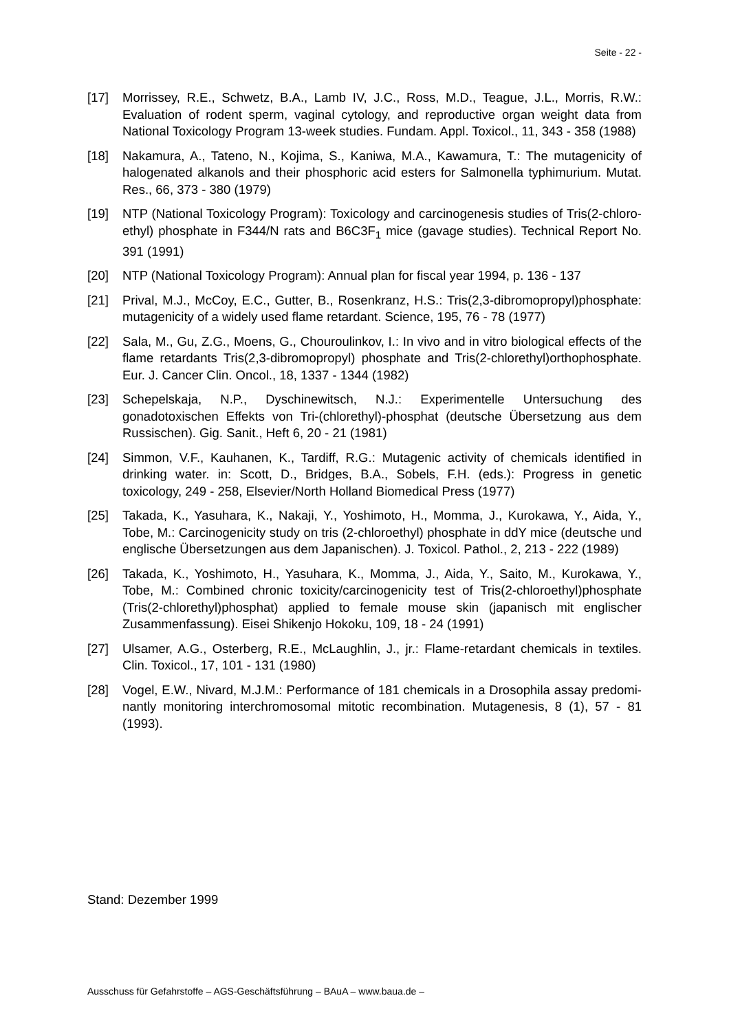Seite - 22 -
[17] Morrissey, R.E., Schwetz, B.A., Lamb IV, J.C., Ross, M.D., Teague, J.L., Morris, R.W.: Evaluation of rodent sperm, vaginal cytology, and reproductive organ weight data from National Toxicology Program 13-week studies. Fundam. Appl. Toxicol., 11, 343 - 358 (1988)
[18] Nakamura, A., Tateno, N., Kojima, S., Kaniwa, M.A., Kawamura, T.: The mutagenicity of halogenated alkanols and their phosphoric acid esters for Salmonella typhimurium. Mutat. Res., 66, 373 - 380 (1979)
[19] NTP (National Toxicology Program): Toxicology and carcinogenesis studies of Tris(2-chloro-ethyl) phosphate in F344/N rats and B6C3F<sub>1</sub> mice (gavage studies). Technical Report No. 391 (1991)
[20] NTP (National Toxicology Program): Annual plan for fiscal year 1994, p. 136 - 137
[21] Prival, M.J., McCoy, E.C., Gutter, B., Rosenkranz, H.S.: Tris(2,3-dibromopropyl)phosphate: mutagenicity of a widely used flame retardant. Science, 195, 76 - 78 (1977)
[22] Sala, M., Gu, Z.G., Moens, G., Chouroulinkov, I.: In vivo and in vitro biological effects of the flame retardants Tris(2,3-dibromopropyl) phosphate and Tris(2-chlorethyl)orthophosphate. Eur. J. Cancer Clin. Oncol., 18, 1337 - 1344 (1982)
[23] Schepelskaja, N.P., Dyschinewitsch, N.J.: Experimentelle Untersuchung des gonadotoxischen Effekts von Tri-(chlorethyl)-phosphat (deutsche Übersetzung aus dem Russischen). Gig. Sanit., Heft 6, 20 - 21 (1981)
[24] Simmon, V.F., Kauhanen, K., Tardiff, R.G.: Mutagenic activity of chemicals identified in drinking water. in: Scott, D., Bridges, B.A., Sobels, F.H. (eds.): Progress in genetic toxicology, 249 - 258, Elsevier/North Holland Biomedical Press (1977)
[25] Takada, K., Yasuhara, K., Nakaji, Y., Yoshimoto, H., Momma, J., Kurokawa, Y., Aida, Y., Tobe, M.: Carcinogenicity study on tris (2-chloroethyl) phosphate in ddY mice (deutsche und englische Übersetzungen aus dem Japanischen). J. Toxicol. Pathol., 2, 213 - 222 (1989)
[26] Takada, K., Yoshimoto, H., Yasuhara, K., Momma, J., Aida, Y., Saito, M., Kurokawa, Y., Tobe, M.: Combined chronic toxicity/carcinogenicity test of Tris(2-chloroethyl)phosphate (Tris(2-chlorethyl)phosphat) applied to female mouse skin (japanisch mit englischer Zusammenfassung). Eisei Shikenjo Hokoku, 109, 18 - 24 (1991)
[27] Ulsamer, A.G., Osterberg, R.E., McLaughlin, J., jr.: Flame-retardant chemicals in textiles. Clin. Toxicol., 17, 101 - 131 (1980)
[28] Vogel, E.W., Nivard, M.J.M.: Performance of 181 chemicals in a Drosophila assay predomi-nantly monitoring interchromosomal mitotic recombination. Mutagenesis, 8 (1), 57 - 81 (1993).
Stand: Dezember 1999
Ausschuss für Gefahrstoffe – AGS-Geschäftsführung – BAuA – www.baua.de –